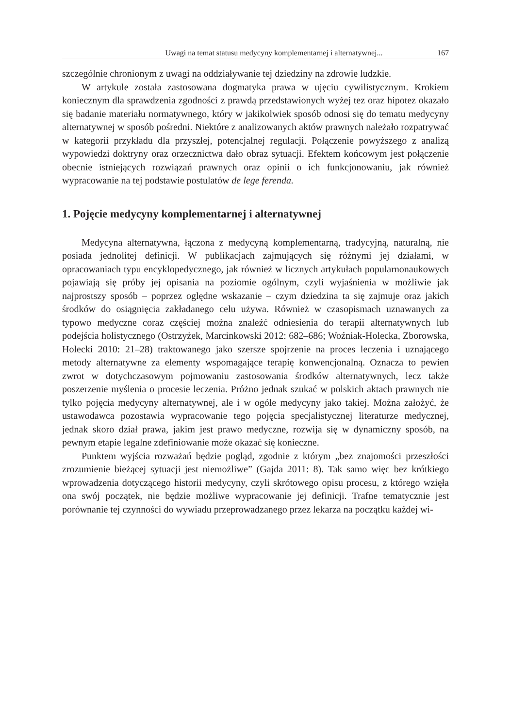Uwagi na temat statusu medycyny komplementarnej i alternatywnej... 167
szczególnie chronionym z uwagi na oddziaływanie tej dziedziny na zdrowie ludzkie.
W artykule została zastosowana dogmatyka prawa w ujęciu cywilistycznym. Krokiem koniecznym dla sprawdzenia zgodności z prawdą przedstawionych wyżej tez oraz hipotez okazało się badanie materiału normatywnego, który w jakikolwiek sposób odnosi się do tematu medycyny alternatywnej w sposób pośredni. Niektóre z analizowanych aktów prawnych należało rozpatrywać w kategorii przykładu dla przyszłej, potencjalnej regulacji. Połączenie powyższego z analizą wypowiedzi doktryny oraz orzecznictwa dało obraz sytuacji. Efektem końcowym jest połączenie obecnie istniejących rozwiązań prawnych oraz opinii o ich funkcjonowaniu, jak również wypracowanie na tej podstawie postulatów de lege ferenda.
1. Pojęcie medycyny komplementarnej i alternatywnej
Medycyna alternatywna, łączona z medycyną komplementarną, tradycyjną, naturalną, nie posiada jednolitej definicji. W publikacjach zajmujących się różnymi jej działami, w opracowaniach typu encyklopedycznego, jak również w licznych artykułach popularnonaukowych pojawiają się próby jej opisania na poziomie ogólnym, czyli wyjaśnienia w możliwie jak najprostszy sposób – poprzez oględne wskazanie – czym dziedzina ta się zajmuje oraz jakich środków do osiągnięcia zakładanego celu używa. Również w czasopismach uznawanych za typowo medyczne coraz częściej można znaleźć odniesienia do terapii alternatywnych lub podejścia holistycznego (Ostrzyżek, Marcinkowski 2012: 682–686; Woźniak-Holecka, Zborowska, Holecki 2010: 21–28) traktowanego jako szersze spojrzenie na proces leczenia i uznającego metody alternatywne za elementy wspomagające terapię konwencjonalną. Oznacza to pewien zwrot w dotychczasowym pojmowaniu zastosowania środków alternatywnych, lecz także poszerzenie myślenia o procesie leczenia. Próżno jednak szukać w polskich aktach prawnych nie tylko pojęcia medycyny alternatywnej, ale i w ogóle medycyny jako takiej. Można założyć, że ustawodawca pozostawia wypracowanie tego pojęcia specjalistycznej literaturze medycznej, jednak skoro dział prawa, jakim jest prawo medyczne, rozwija się w dynamiczny sposób, na pewnym etapie legalne zdefiniowanie może okazać się konieczne.
Punktem wyjścia rozważań będzie pogląd, zgodnie z którym „bez znajomości przeszłości zrozumienie bieżącej sytuacji jest niemożliwe” (Gajda 2011: 8). Tak samo więc bez krótkiego wprowadzenia dotyczącego historii medycyny, czyli skrótowego opisu procesu, z którego wzięła ona swój początek, nie będzie możliwe wypracowanie jej definicji. Trafne tematycznie jest porównanie tej czynności do wywiadu przeprowadzanego przez lekarza na początku każdej wi-